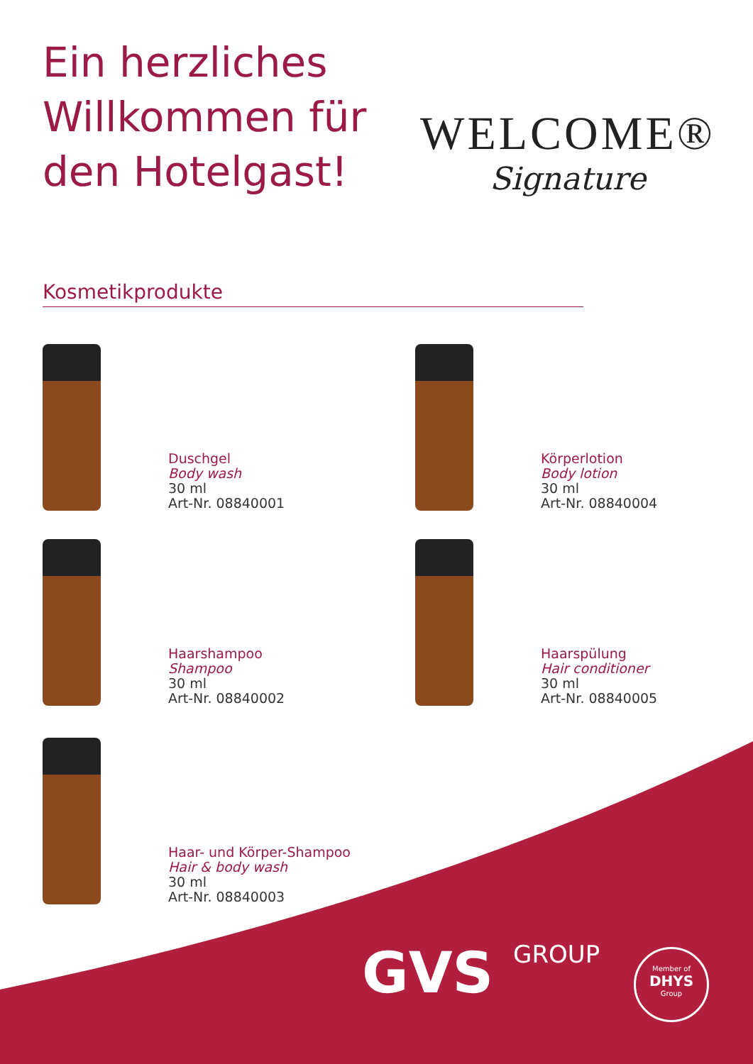Ein herzliches
Willkommen für
den Hotelgast!
WELCOME®
Signature
Kosmetikprodukte
Duschgel
Body wash
30 ml
Art-Nr. 08840001
Körperlotion
Body lotion
30 ml
Art-Nr. 08840004
Haarshampoo
Shampoo
30 ml
Art-Nr. 08840002
Haarspülung
Hair conditioner
30 ml
Art-Nr. 08840005
Haar- und Körper-Shampoo
Hair & body wash
30 ml
Art-Nr. 08840003
GVS GROUP
Member of
DHYS
Group